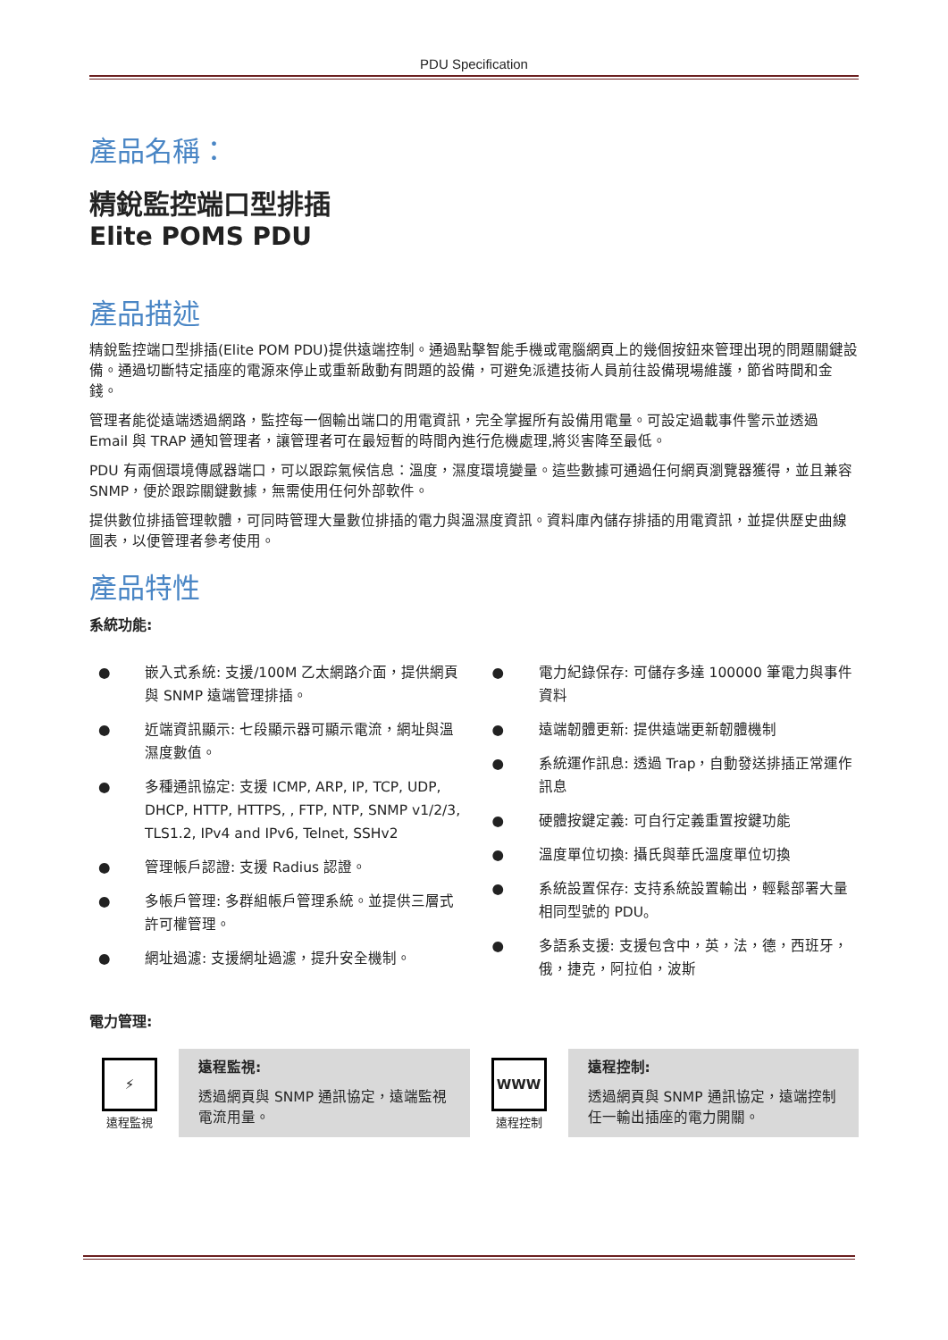PDU Specification
產品名稱：
精銳監控端口型排插
Elite POMS PDU
產品描述
精銳監控端口型排插(Elite POM PDU)提供遠端控制。通過點擊智能手機或電腦網頁上的幾個按鈕來管理出現的問題關鍵設備。通過切斷特定插座的電源來停止或重新啟動有問題的設備，可避免派遣技術人員前往設備現場維護，節省時間和金錢。
管理者能從遠端透過網路，監控每一個輸出端口的用電資訊，完全掌握所有設備用電量。可設定過載事件警示並透過 Email 與 TRAP 通知管理者，讓管理者可在最短暫的時間內進行危機處理,將災害降至最低。
PDU 有兩個環境傳感器端口，可以跟踪氣候信息：溫度，濕度環境變量。這些數據可通過任何網頁瀏覽器獲得，並且兼容 SNMP，便於跟踪關鍵數據，無需使用任何外部軟件。
提供數位排插管理軟體，可同時管理大量數位排插的電力與溫濕度資訊。資料庫內儲存排插的用電資訊，並提供歷史曲線圖表，以便管理者參考使用。
產品特性
系統功能:
● 嵌入式系統: 支援/100M 乙太網路介面，提供網頁與 SNMP 遠端管理排插。
● 近端資訊顯示: 七段顯示器可顯示電流，網址與溫濕度數值。
● 多種通訊協定: 支援 ICMP, ARP, IP, TCP, UDP, DHCP, HTTP, HTTPS, , FTP, NTP, SNMP v1/2/3, TLS1.2, IPv4 and IPv6, Telnet, SSHv2
● 管理帳戶認證: 支援 Radius 認證。
● 多帳戶管理: 多群組帳戶管理系統。並提供三層式許可權管理。
● 網址過濾: 支援網址過濾，提升安全機制。
● 電力紀錄保存: 可儲存多達 100000 筆電力與事件資料
● 遠端韌體更新: 提供遠端更新韌體機制
● 系統運作訊息: 透過 Trap，自動發送排插正常運作訊息
● 硬體按鍵定義: 可自行定義重置按鍵功能
● 溫度單位切換: 攝氏與華氏溫度單位切換
● 系統設置保存: 支持系統設置輸出，輕鬆部署大量相同型號的 PDU。
● 多語系支援: 支援包含中，英，法，德，西班牙，俄，捷克，阿拉伯，波斯
電力管理:
⚡
遠程監視
遠程監視:
透過網頁與 SNMP 通訊協定，遠端監視電流用量。
WWW
遠程控制
遠程控制:
透過網頁與 SNMP 通訊協定，遠端控制任一輸出插座的電力開關。